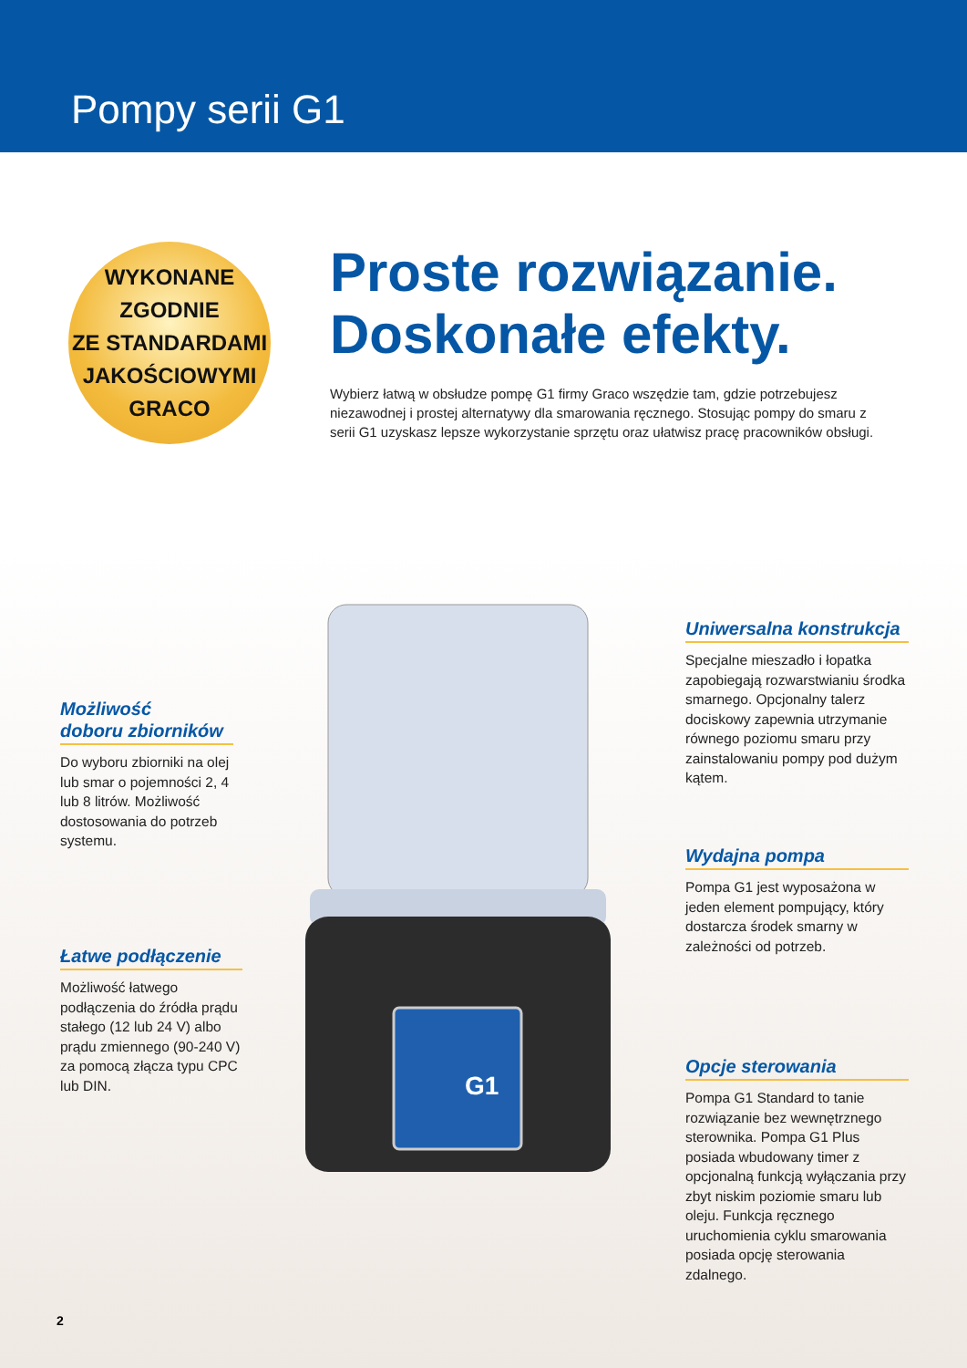Pompy serii G1
WYKONANE
ZGODNIE
ZE STANDARDAMI
JAKOŚCIOWYMI
GRACO
Proste rozwiązanie.
Doskonałe efekty.
Wybierz łatwą w obsłudze pompę G1 firmy Graco wszędzie tam, gdzie potrzebujesz niezawodnej i prostej alternatywy dla smarowania ręcznego. Stosując pompy do smaru z serii G1 uzyskasz lepsze wykorzystanie sprzętu oraz ułatwisz pracę pracowników obsługi.
G1
Możliwość
doboru zbiorników
Do wyboru zbiorniki na olej lub smar o pojemności 2, 4 lub 8 litrów. Możliwość dostosowania do potrzeb systemu.
Łatwe podłączenie
Możliwość łatwego podłączenia do źródła prądu stałego (12 lub 24 V) albo prądu zmiennego (90-240 V) za pomocą złącza typu CPC lub DIN.
Uniwersalna konstrukcja
Specjalne mieszadło i łopatka zapobiegają rozwarstwianiu środka smarnego. Opcjonalny talerz dociskowy zapewnia utrzymanie równego poziomu smaru przy zainstalowaniu pompy pod dużym kątem.
Wydajna pompa
Pompa G1 jest wyposażona w jeden element pompujący, który dostarcza środek smarny w zależności od potrzeb.
Opcje sterowania
Pompa G1 Standard to tanie rozwiązanie bez wewnętrznego sterownika. Pompa G1 Plus posiada wbudowany timer z opcjonalną funkcją wyłączania przy zbyt niskim poziomie smaru lub oleju. Funkcja ręcznego uruchomienia cyklu smarowania posiada opcję sterowania zdalnego.
2